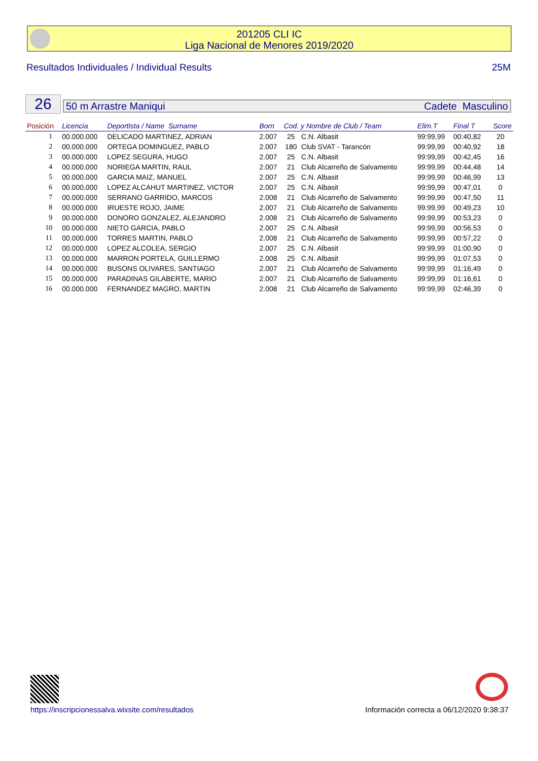201205 CLI IC
Liga Nacional de Menores 2019/2020
Resultados Individuales / Individual Results 25M
26 50 m Arrastre Maniqui Cadete Masculino
| Posición | Licencia | Deportista / Name Surname | Born | Cod. y Nombre de Club / Team | | Elim.T | Final T | Score |
| --- | --- | --- | --- | --- | --- | --- | --- | --- |
| 1 | 00.000.000 | DELICADO MARTINEZ, ADRIAN | 2.007 | 25 | C.N. Albasit | 99:99,99 | 00:40,82 | 20 |
| 2 | 00.000.000 | ORTEGA DOMINGUEZ, PABLO | 2.007 | 180 | Club SVAT - Tarancón | 99:99,99 | 00:40,92 | 18 |
| 3 | 00.000.000 | LOPEZ SEGURA, HUGO | 2.007 | 25 | C.N. Albasit | 99:99,99 | 00:42,45 | 16 |
| 4 | 00.000.000 | NORIEGA MARTIN, RAUL | 2.007 | 21 | Club Alcarreño de Salvamento | 99:99,99 | 00:44,48 | 14 |
| 5 | 00.000.000 | GARCIA MAIZ, MANUEL | 2.007 | 25 | C.N. Albasit | 99:99,99 | 00:46,99 | 13 |
| 6 | 00.000.000 | LOPEZ ALCAHUT MARTINEZ, VICTOR | 2.007 | 25 | C.N. Albasit | 99:99,99 | 00:47,01 | 0 |
| 7 | 00.000.000 | SERRANO GARRIDO, MARCOS | 2.008 | 21 | Club Alcarreño de Salvamento | 99:99,99 | 00:47,50 | 11 |
| 8 | 00.000.000 | IRUESTE ROJO, JAIME | 2.007 | 21 | Club Alcarreño de Salvamento | 99:99,99 | 00:49,23 | 10 |
| 9 | 00.000.000 | DONORO GONZALEZ, ALEJANDRO | 2.008 | 21 | Club Alcarreño de Salvamento | 99:99,99 | 00:53,23 | 0 |
| 10 | 00.000.000 | NIETO GARCIA, PABLO | 2.007 | 25 | C.N. Albasit | 99:99,99 | 00:56,53 | 0 |
| 11 | 00.000.000 | TORRES MARTIN, PABLO | 2.008 | 21 | Club Alcarreño de Salvamento | 99:99,99 | 00:57,22 | 0 |
| 12 | 00.000.000 | LOPEZ ALCOLEA, SERGIO | 2.007 | 25 | C.N. Albasit | 99:99,99 | 01:00,90 | 0 |
| 13 | 00.000.000 | MARRON PORTELA, GUILLERMO | 2.008 | 25 | C.N. Albasit | 99:99,99 | 01:07,53 | 0 |
| 14 | 00.000.000 | BUSONS OLIVARES, SANTIAGO | 2.007 | 21 | Club Alcarreño de Salvamento | 99:99,99 | 01:16,49 | 0 |
| 15 | 00.000.000 | PARADINAS GILABERTE, MARIO | 2.007 | 21 | Club Alcarreño de Salvamento | 99:99,99 | 01:16,61 | 0 |
| 16 | 00.000.000 | FERNANDEZ MAGRO, MARTIN | 2.008 | 21 | Club Alcarreño de Salvamento | 99:99,99 | 02:46,39 | 0 |
https://inscripcionessalva.wixsite.com/resultados
Información correcta a 06/12/2020 9:38:37